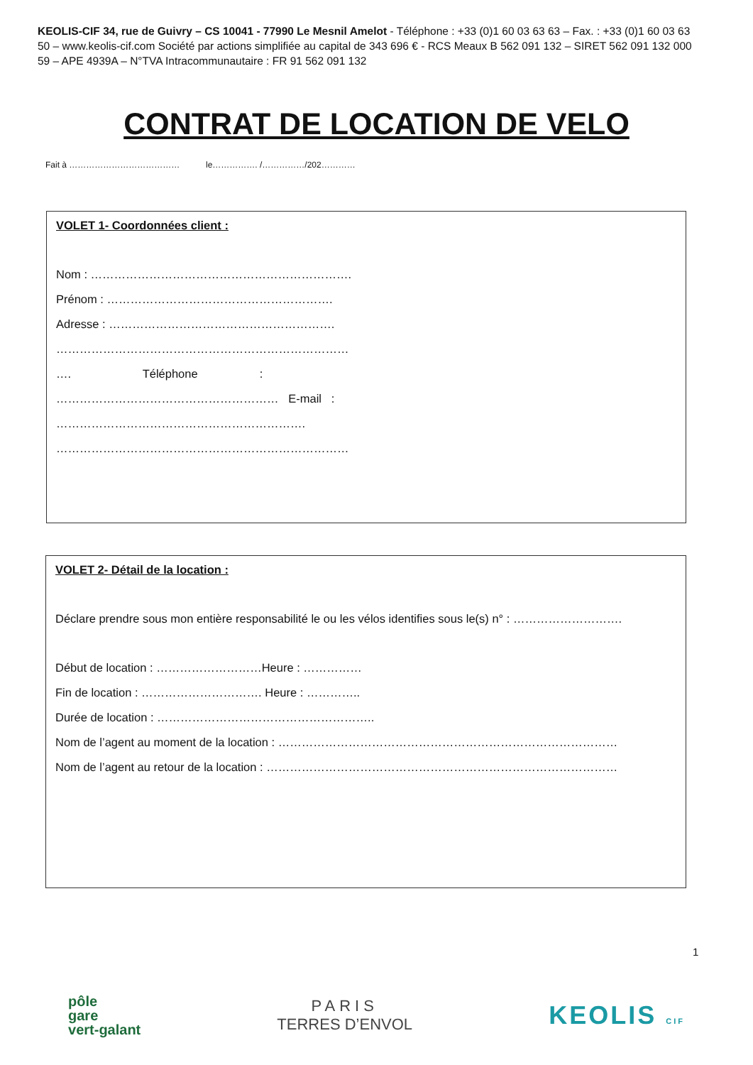KEOLIS-CIF 34, rue de Guivry – CS 10041 - 77990 Le Mesnil Amelot - Téléphone : +33 (0)1 60 03 63 63 – Fax. : +33 (0)1 60 03 63 50 – www.keolis-cif.com Société par actions simplifiée au capital de 343 696 € - RCS Meaux B 562 091 132 – SIRET 562 091 132 000 59 – APE 4939A – N°TVA Intracommunautaire : FR 91 562 091 132
CONTRAT DE LOCATION DE VELO
Fait à ………………………………… le……………. /……………/202…………
VOLET 1- Coordonnées client :
Nom : ………………………………………………………….
Prénom : ………………………………………………….
Adresse : ………………………………………………….
…………………………………………………………………
…. Téléphone :
………………………………………………… E-mail :
……………………………………………………….
…………………………………………………………………
VOLET 2- Détail de la location :
Déclare prendre sous mon entière responsabilité le ou les vélos identifies sous le(s) n° : ……………………….
Début de location : ………………………Heure : ……………
Fin de location : …………………………. Heure : …………..
Durée de location : ………………………………………………..
Nom de l’agent au moment de la location : ……………………………………………………………………………
Nom de l’agent au retour de la location : ………………………………………………………………………………
1
pôle
gare
vert-galant
PARIS
TERRES D’ENVOL
KEOLIS CIF